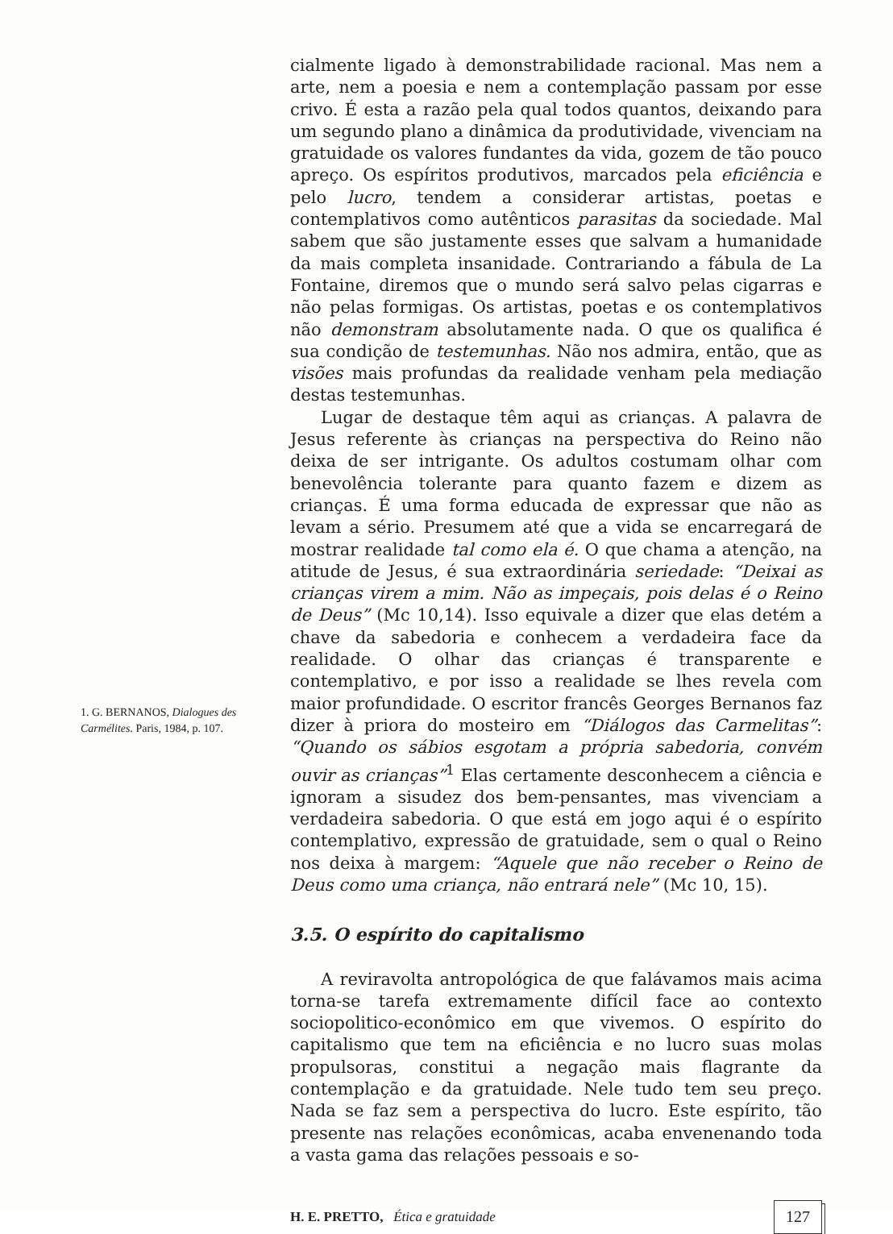1. G. BERNANOS, Dialogues des Carmélites. Paris, 1984, p. 107.
cialmente ligado à demonstrabilidade racional. Mas nem a arte, nem a poesia e nem a contemplação passam por esse crivo. É esta a razão pela qual todos quantos, deixando para um segundo plano a dinâmica da produtividade, vivenciam na gratuidade os valores fundantes da vida, gozem de tão pouco apreço. Os espíritos produtivos, marcados pela eficiência e pelo lucro, tendem a considerar artistas, poetas e contemplativos como autênticos parasitas da sociedade. Mal sabem que são justamente esses que salvam a humanidade da mais completa insanidade. Contrariando a fábula de La Fontaine, diremos que o mundo será salvo pelas cigarras e não pelas formigas. Os artistas, poetas e os contemplativos não demonstram absolutamente nada. O que os qualifica é sua condição de testemunhas. Não nos admira, então, que as visões mais profundas da realidade venham pela mediação destas testemunhas.
Lugar de destaque têm aqui as crianças. A palavra de Jesus referente às crianças na perspectiva do Reino não deixa de ser intrigante. Os adultos costumam olhar com benevolência tolerante para quanto fazem e dizem as crianças. É uma forma educada de expressar que não as levam a sério. Presumem até que a vida se encarregará de mostrar realidade tal como ela é. O que chama a atenção, na atitude de Jesus, é sua extraordinária seriedade: “Deixai as crianças virem a mim. Não as impeçais, pois delas é o Reino de Deus” (Mc 10,14). Isso equivale a dizer que elas detém a chave da sabedoria e conhecem a verdadeira face da realidade. O olhar das crianças é transparente e contemplativo, e por isso a realidade se lhes revela com maior profundidade. O escritor francês Georges Bernanos faz dizer à priora do mosteiro em “Diálogos das Carmelitas”: “Quando os sábios esgotam a própria sabedoria, convém ouvir as crianças”<sup>1</sup> Elas certamente desconhecem a ciência e ignoram a sisudez dos bem-pensantes, mas vivenciam a verdadeira sabedoria. O que está em jogo aqui é o espírito contemplativo, expressão de gratuidade, sem o qual o Reino nos deixa à margem: “Aquele que não receber o Reino de Deus como uma criança, não entrará nele” (Mc 10, 15).
3.5. O espírito do capitalismo
A reviravolta antropológica de que falávamos mais acima torna-se tarefa extremamente difícil face ao contexto sociopolitico-econômico em que vivemos. O espírito do capitalismo que tem na eficiência e no lucro suas molas propulsoras, constitui a negação mais flagrante da contemplação e da gratuidade. Nele tudo tem seu preço. Nada se faz sem a perspectiva do lucro. Este espírito, tão presente nas relações econômicas, acaba envenenando toda a vasta gama das relações pessoais e so-
H. E. PRETTO, Ética e gratuidade 127